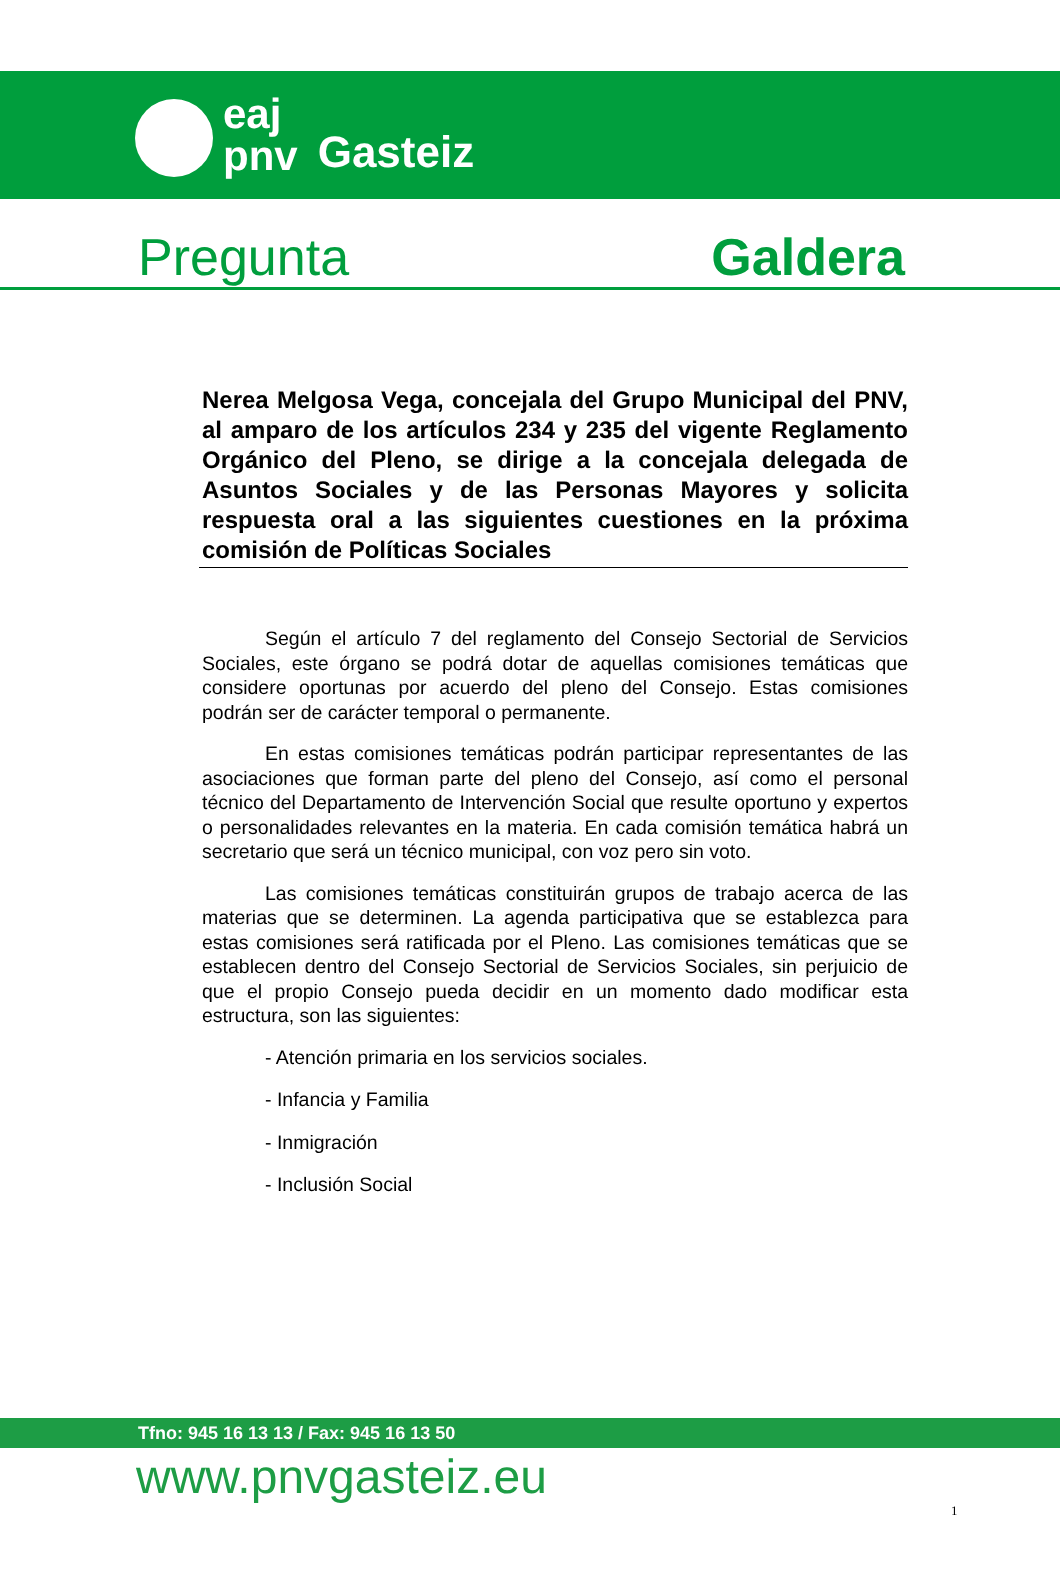eaj
pnv
Gasteiz
Pregunta Galdera
Nerea Melgosa Vega, concejala del Grupo Municipal del PNV, al amparo de los artículos 234 y 235 del vigente Reglamento Orgánico del Pleno, se dirige a la concejala delegada de Asuntos Sociales y de las Personas Mayores y solicita respuesta oral a las siguientes cuestiones en la próxima comisión de Políticas Sociales
Según el artículo 7 del reglamento del Consejo Sectorial de Servicios Sociales, este órgano se podrá dotar de aquellas comisiones temáticas que considere oportunas por acuerdo del pleno del Consejo. Estas comisiones podrán ser de carácter temporal o permanente.
En estas comisiones temáticas podrán participar representantes de las asociaciones que forman parte del pleno del Consejo, así como el personal técnico del Departamento de Intervención Social que resulte oportuno y expertos o personalidades relevantes en la materia. En cada comisión temática habrá un secretario que será un técnico municipal, con voz pero sin voto.
Las comisiones temáticas constituirán grupos de trabajo acerca de las materias que se determinen. La agenda participativa que se establezca para estas comisiones será ratificada por el Pleno. Las comisiones temáticas que se establecen dentro del Consejo Sectorial de Servicios Sociales, sin perjuicio de que el propio Consejo pueda decidir en un momento dado modificar esta estructura, son las siguientes:
- Atención primaria en los servicios sociales.
- Infancia y Familia
- Inmigración
- Inclusión Social
Tfno: 945 16 13 13 / Fax: 945 16 13 50
www.pnvgasteiz.eu
1